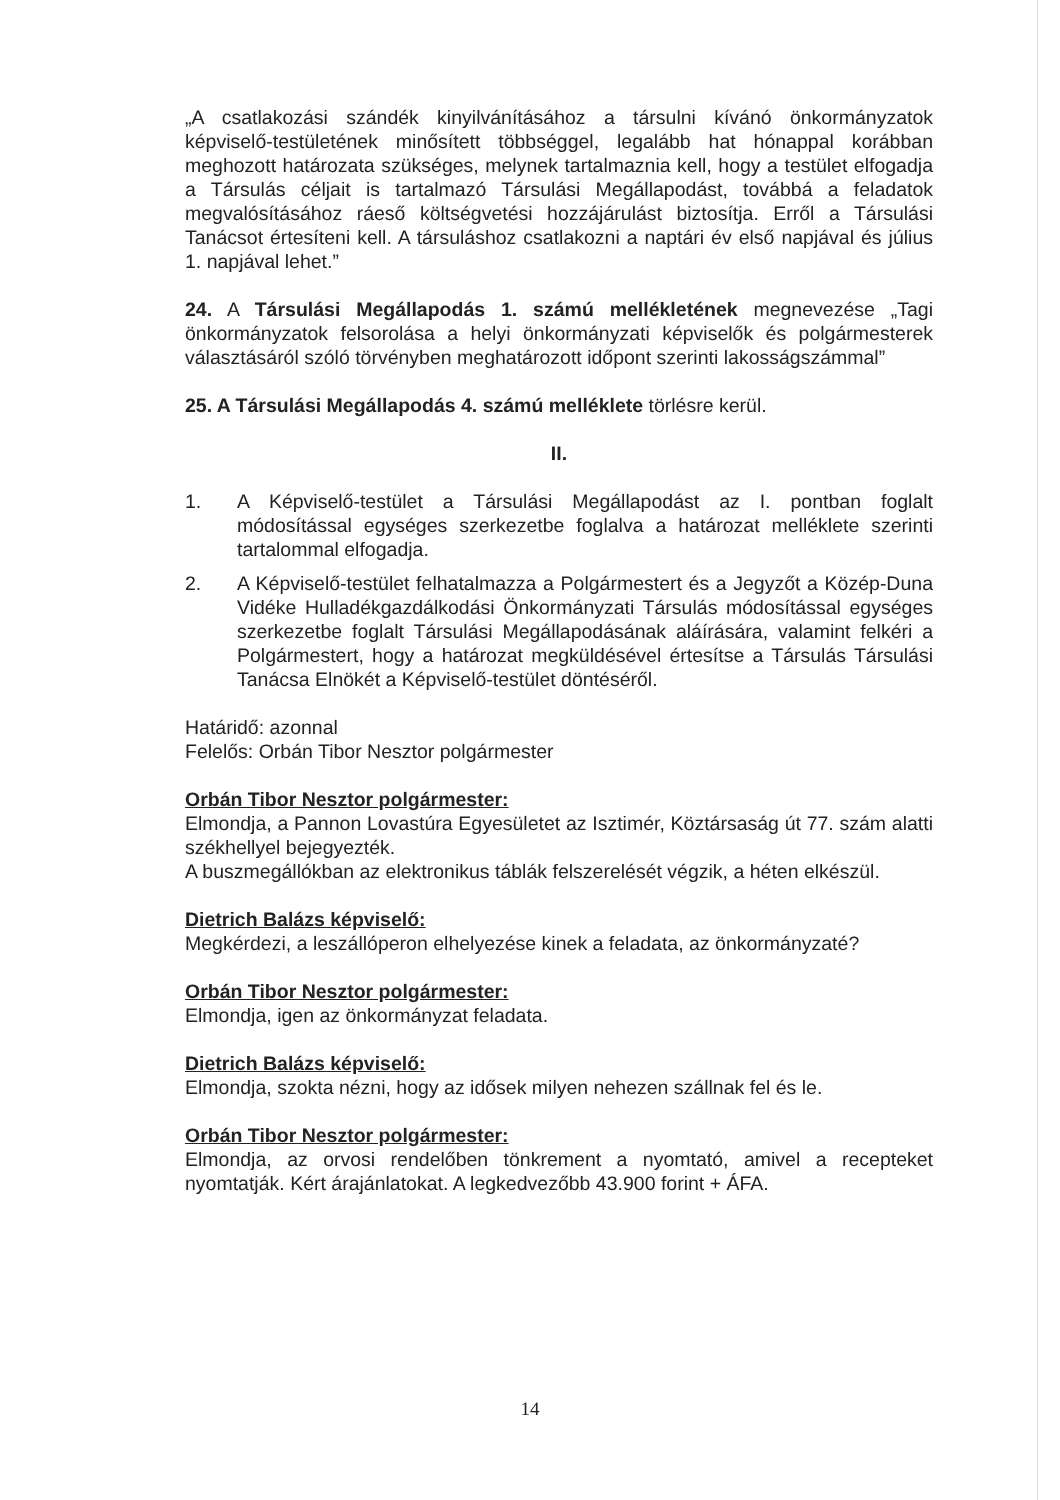„A csatlakozási szándék kinyilvánításához a társulni kívánó önkormányzatok képviselő-testületének minősített többséggel, legalább hat hónappal korábban meghozott határozata szükséges, melynek tartalmaznia kell, hogy a testület elfogadja a Társulás céljait is tartalmazó Társulási Megállapodást, továbbá a feladatok megvalósításához ráeső költségvetési hozzájárulást biztosítja. Erről a Társulási Tanácsot értesíteni kell. A társuláshoz csatlakozni a naptári év első napjával és július 1. napjával lehet.”
24. A Társulási Megállapodás 1. számú mellékletének megnevezése „Tagi önkormányzatok felsorolása a helyi önkormányzati képviselők és polgármesterek választásáról szóló törvényben meghatározott időpont szerinti lakosságszámmal”
25. A Társulási Megállapodás 4. számú melléklete törlésre kerül.
II.
1. A Képviselő-testület a Társulási Megállapodást az I. pontban foglalt módosítással egységes szerkezetbe foglalva a határozat melléklete szerinti tartalommal elfogadja.
2. A Képviselő-testület felhatalmazza a Polgármestert és a Jegyzőt a Közép-Duna Vidéke Hulladékgazdálkodási Önkormányzati Társulás módosítással egységes szerkezetbe foglalt Társulási Megállapodásának aláírására, valamint felkéri a Polgármestert, hogy a határozat megküldésével értesítse a Társulás Társulási Tanácsa Elnökét a Képviselő-testület döntéséről.
Határidő: azonnal
Felelős: Orbán Tibor Nesztor polgármester
Orbán Tibor Nesztor polgármester:
Elmondja, a Pannon Lovastúra Egyesületet az Isztimér, Köztársaság út 77. szám alatti székhellyel bejegyezték.
A buszmegállókban az elektronikus táblák felszerelését végzik, a héten elkészül.
Dietrich Balázs képviselő:
Megkérdezi, a leszállóperon elhelyezése kinek a feladata, az önkormányzaté?
Orbán Tibor Nesztor polgármester:
Elmondja, igen az önkormányzat feladata.
Dietrich Balázs képviselő:
Elmondja, szokta nézni, hogy az idősek milyen nehezen szállnak fel és le.
Orbán Tibor Nesztor polgármester:
Elmondja, az orvosi rendelőben tönkrement a nyomtató, amivel a recepteket nyomtatják. Kért árajánlatokat. A legkedvezőbb 43.900 forint + ÁFA.
14